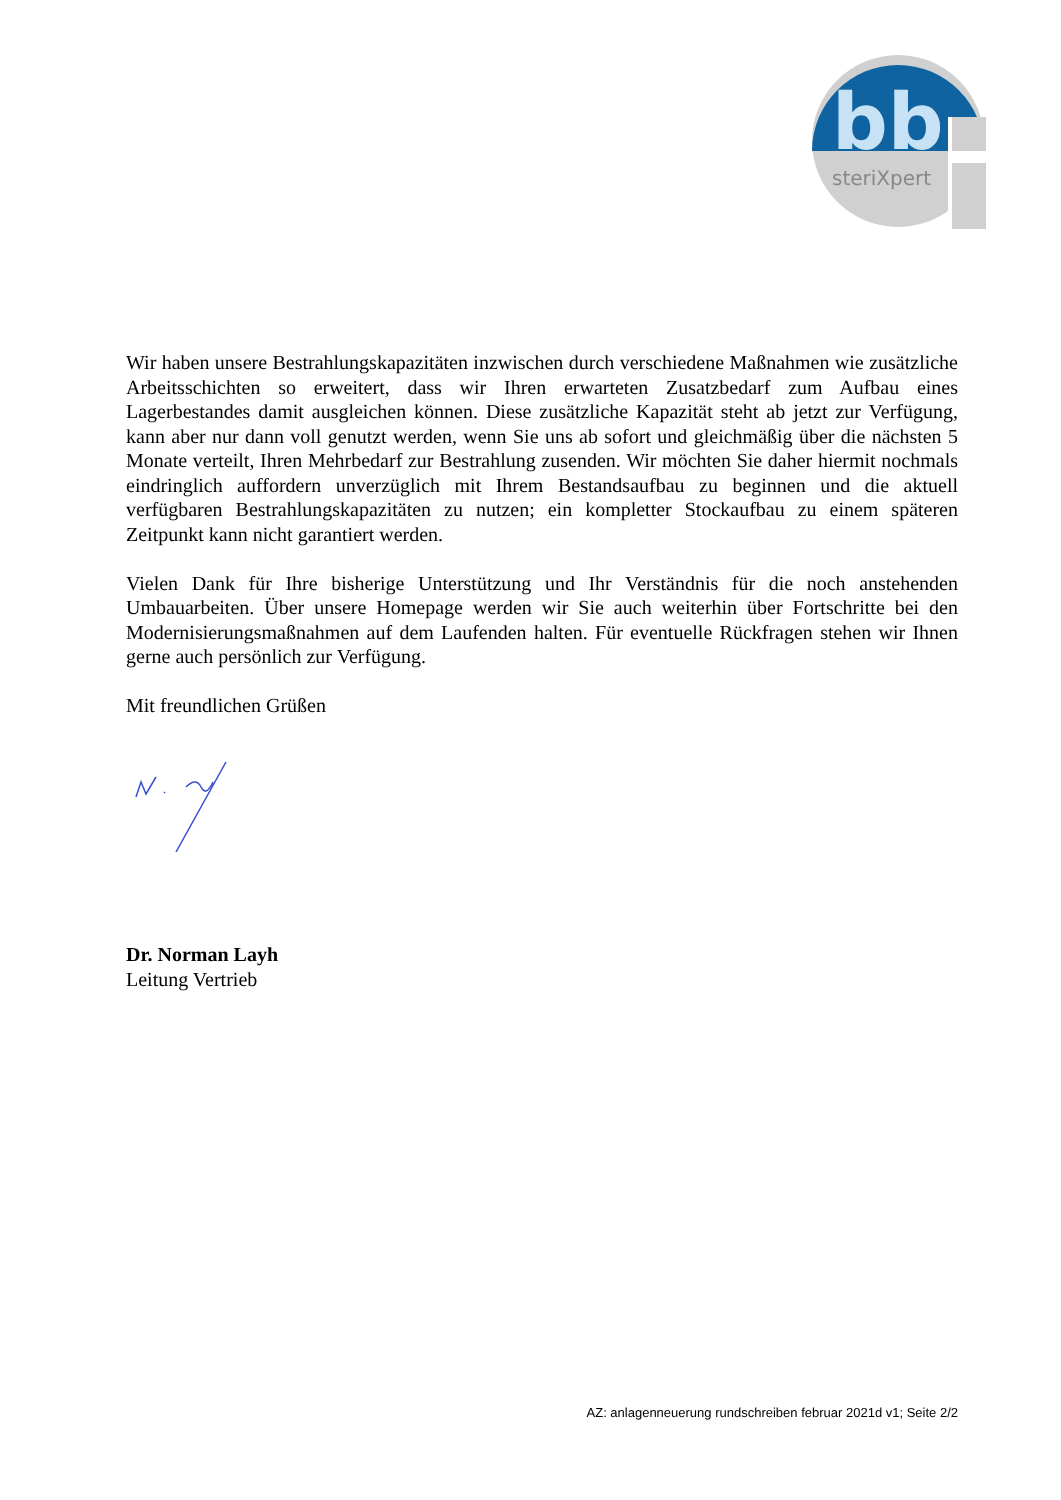bb
steriXpert
Wir haben unsere Bestrahlungskapazitäten inzwischen durch verschiedene Maßnahmen wie zusätzliche Arbeitsschichten so erweitert, dass wir Ihren erwarteten Zusatzbedarf zum Aufbau eines Lagerbestandes damit ausgleichen können. Diese zusätzliche Kapazität steht ab jetzt zur Verfügung, kann aber nur dann voll genutzt werden, wenn Sie uns ab sofort und gleichmäßig über die nächsten 5 Monate verteilt, Ihren Mehrbedarf zur Bestrahlung zusenden. Wir möchten Sie daher hiermit nochmals eindringlich auffordern unverzüglich mit Ihrem Bestandsaufbau zu beginnen und die aktuell verfügbaren Bestrahlungskapazitäten zu nutzen; ein kompletter Stockaufbau zu einem späteren Zeitpunkt kann nicht garantiert werden.
Vielen Dank für Ihre bisherige Unterstützung und Ihr Verständnis für die noch anstehenden Umbauarbeiten. Über unsere Homepage werden wir Sie auch weiterhin über Fortschritte bei den Modernisierungsmaßnahmen auf dem Laufenden halten. Für eventuelle Rückfragen stehen wir Ihnen gerne auch persönlich zur Verfügung.
Mit freundlichen Grüßen
Dr. Norman Layh
Leitung Vertrieb
AZ: anlagenneuerung rundschreiben februar 2021d v1; Seite 2/2